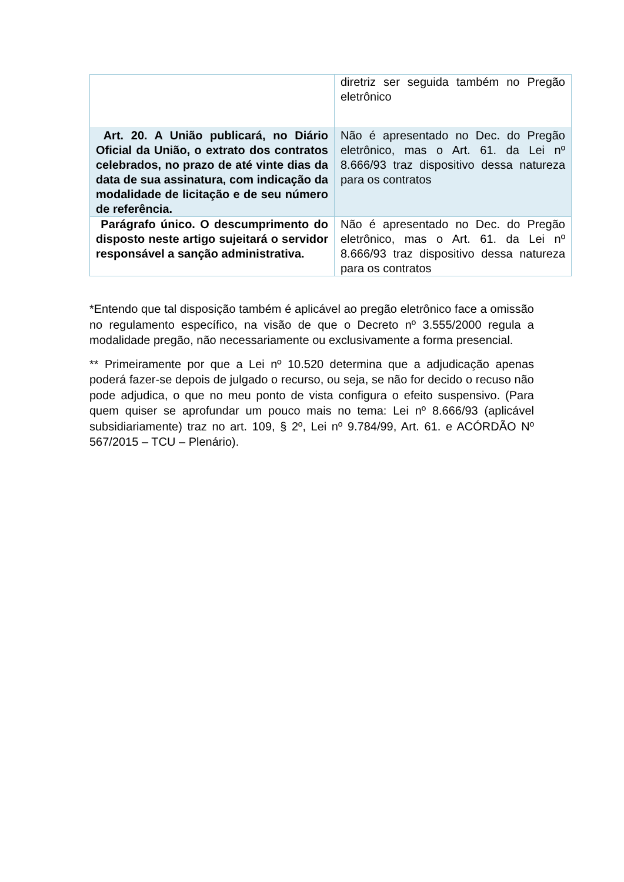| | diretriz ser seguida também no Pregão eletrônico |
| Art. 20. A União publicará, no Diário Oficial da União, o extrato dos contratos celebrados, no prazo de até vinte dias da data de sua assinatura, com indicação da modalidade de licitação e de seu número de referência. | Não é apresentado no Dec. do Pregão eletrônico, mas o Art. 61. da Lei nº 8.666/93 traz dispositivo dessa natureza para os contratos |
| Parágrafo único. O descumprimento do disposto neste artigo sujeitará o servidor responsável a sanção administrativa. | Não é apresentado no Dec. do Pregão eletrônico, mas o Art. 61. da Lei nº 8.666/93 traz dispositivo dessa natureza para os contratos |
*Entendo que tal disposição também é aplicável ao pregão eletrônico face a omissão no regulamento específico, na visão de que o Decreto nº 3.555/2000 regula a modalidade pregão, não necessariamente ou exclusivamente a forma presencial.
** Primeiramente por que a Lei nº 10.520 determina que a adjudicação apenas poderá fazer-se depois de julgado o recurso, ou seja, se não for decido o recuso não pode adjudica, o que no meu ponto de vista configura o efeito suspensivo. (Para quem quiser se aprofundar um pouco mais no tema: Lei nº 8.666/93 (aplicável subsidiariamente) traz no art. 109, § 2º, Lei nº 9.784/99, Art. 61. e ACÓRDÃO Nº 567/2015 – TCU – Plenário).